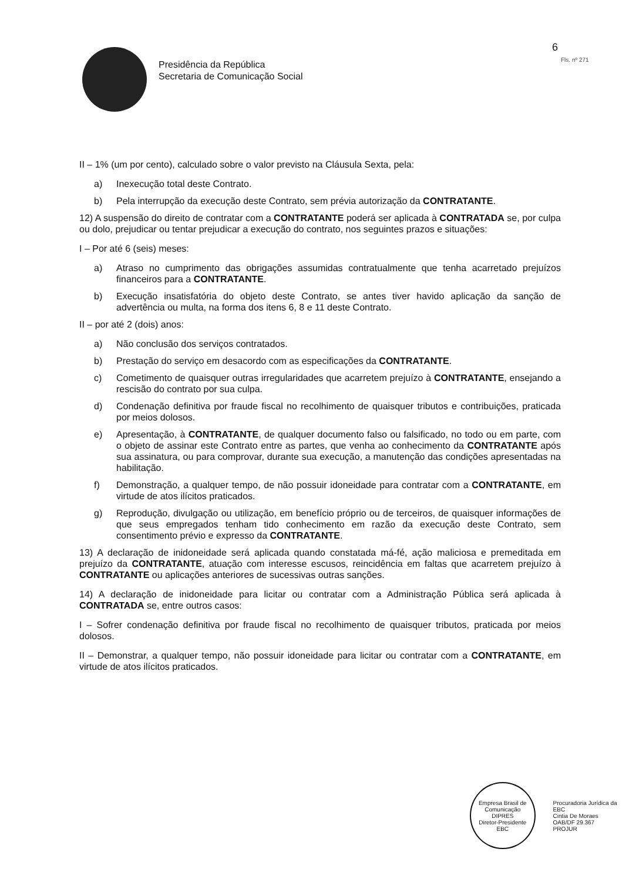Presidência da República
Secretaria de Comunicação Social
6
Fls. nº 271
II – 1% (um por cento), calculado sobre o valor previsto na Cláusula Sexta, pela:
a) Inexecução total deste Contrato.
b) Pela interrupção da execução deste Contrato, sem prévia autorização da CONTRATANTE.
12) A suspensão do direito de contratar com a CONTRATANTE poderá ser aplicada à CONTRATADA se, por culpa ou dolo, prejudicar ou tentar prejudicar a execução do contrato, nos seguintes prazos e situações:
I – Por até 6 (seis) meses:
a) Atraso no cumprimento das obrigações assumidas contratualmente que tenha acarretado prejuízos financeiros para a CONTRATANTE.
b) Execução insatisfatória do objeto deste Contrato, se antes tiver havido aplicação da sanção de advertência ou multa, na forma dos itens 6, 8 e 11 deste Contrato.
II – por até 2 (dois) anos:
a) Não conclusão dos serviços contratados.
b) Prestação do serviço em desacordo com as especificações da CONTRATANTE.
c) Cometimento de quaisquer outras irregularidades que acarretem prejuízo à CONTRATANTE, ensejando a rescisão do contrato por sua culpa.
d) Condenação definitiva por fraude fiscal no recolhimento de quaisquer tributos e contribuições, praticada por meios dolosos.
e) Apresentação, à CONTRATANTE, de qualquer documento falso ou falsificado, no todo ou em parte, com o objeto de assinar este Contrato entre as partes, que venha ao conhecimento da CONTRATANTE após sua assinatura, ou para comprovar, durante sua execução, a manutenção das condições apresentadas na habilitação.
f) Demonstração, a qualquer tempo, de não possuir idoneidade para contratar com a CONTRATANTE, em virtude de atos ilícitos praticados.
g) Reprodução, divulgação ou utilização, em benefício próprio ou de terceiros, de quaisquer informações de que seus empregados tenham tido conhecimento em razão da execução deste Contrato, sem consentimento prévio e expresso da CONTRATANTE.
13) A declaração de inidoneidade será aplicada quando constatada má-fé, ação maliciosa e premeditada em prejuízo da CONTRATANTE, atuação com interesse escusos, reincidência em faltas que acarretem prejuízo à CONTRATANTE ou aplicações anteriores de sucessivas outras sanções.
14) A declaração de inidoneidade para licitar ou contratar com a Administração Pública será aplicada à CONTRATADA se, entre outros casos:
I – Sofrer condenação definitiva por fraude fiscal no recolhimento de quaisquer tributos, praticada por meios dolosos.
II – Demonstrar, a qualquer tempo, não possuir idoneidade para licitar ou contratar com a CONTRATANTE, em virtude de atos ilícitos praticados.
Empresa Brasil de Comunicação
DIPRES
Diretor-Presidente
EBC
Procuradoria Jurídica da EBC
Cintia De Moraes
OAB/DF 29.367
PROJUR